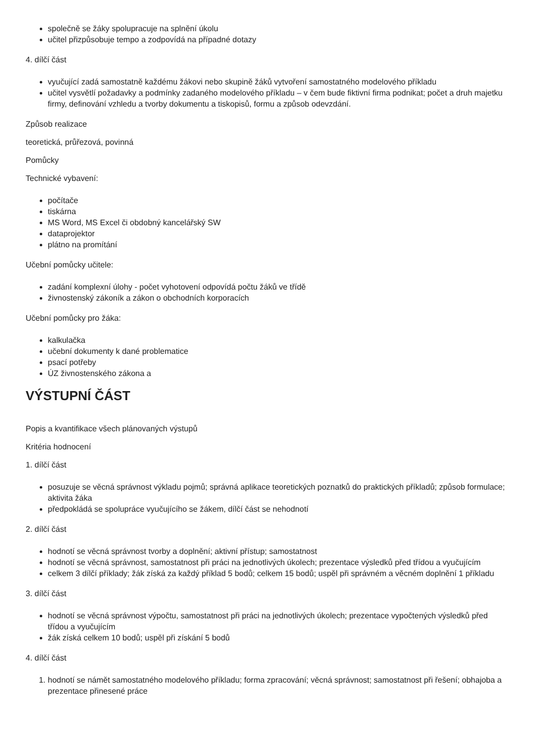společně se žáky spolupracuje na splnění úkolu
učitel přizpůsobuje tempo a zodpovídá na případné dotazy
4. dílčí část
vyučující zadá samostatně každému žákovi nebo skupině žáků vytvoření samostatného modelového příkladu
učitel vysvětlí požadavky a podmínky zadaného modelového příkladu – v čem bude fiktivní firma podnikat; počet a druh majetku firmy, definování vzhledu a tvorby dokumentu a tiskopisů, formu a způsob odevzdání.
Způsob realizace
teoretická, průřezová, povinná
Pomůcky
Technické vybavení:
počítače
tiskárna
MS Word, MS Excel či obdobný kancelářský SW
dataprojektor
plátno na promítání
Učební pomůcky učitele:
zadání komplexní úlohy - počet vyhotovení odpovídá počtu žáků ve třídě
živnostenský zákoník a zákon o obchodních korporacích
Učební pomůcky pro žáka:
kalkulačka
učební dokumenty k dané problematice
psací potřeby
ÚZ živnostenského zákona a
VÝSTUPNÍ ČÁST
Popis a kvantifikace všech plánovaných výstupů
Kritéria hodnocení
1. dílčí část
posuzuje se věcná správnost výkladu pojmů; správná aplikace teoretických poznatků do praktických příkladů; způsob formulace; aktivita žáka
předpokládá se spolupráce vyučujícího se žákem, dílčí část se nehodnotí
2. dílčí část
hodnotí se věcná správnost tvorby a doplnění; aktivní přístup; samostatnost
hodnotí se věcná správnost, samostatnost při práci na jednotlivých úkolech; prezentace výsledků před třídou a vyučujícím
celkem 3 dílčí příklady; žák získá za každý příklad 5 bodů; celkem 15 bodů; uspěl při správném a věcném doplnění 1 příkladu
3. dílčí část
hodnotí se věcná správnost výpočtu, samostatnost při práci na jednotlivých úkolech; prezentace vypočtených výsledků před třídou a vyučujícím
žák získá celkem 10 bodů; uspěl při získání 5 bodů
4. dílčí část
1. hodnotí se námět samostatného modelového příkladu; forma zpracování; věcná správnost; samostatnost při řešení; obhajoba a prezentace přinesené práce